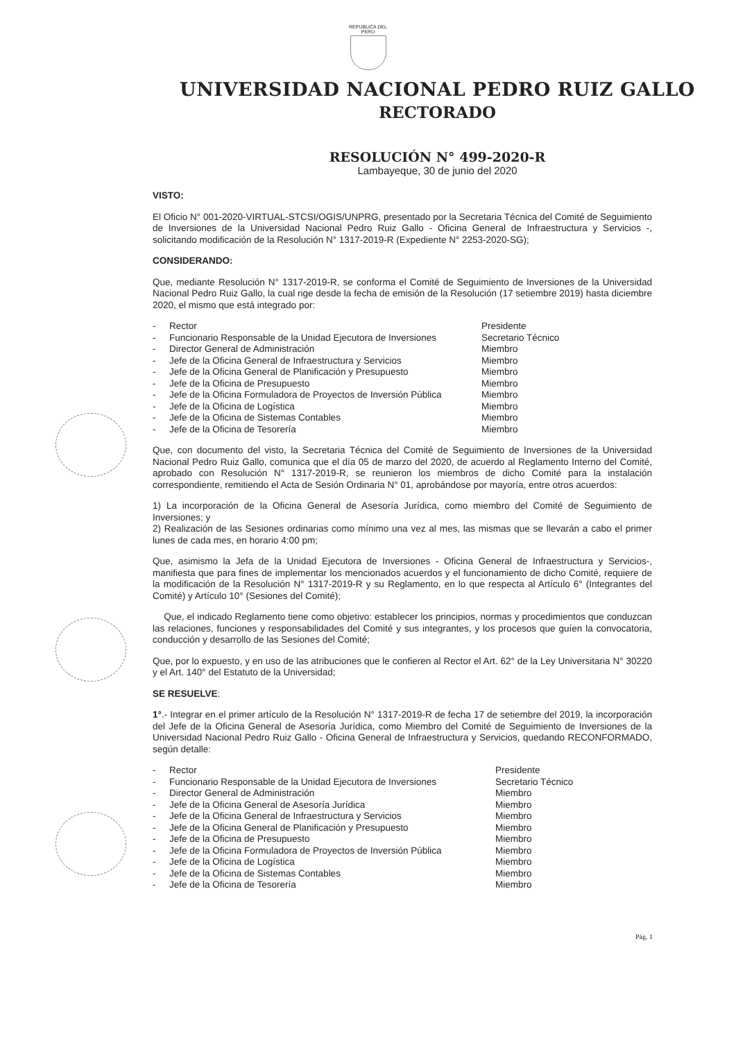REPUBLICA DEL PERU
UNIVERSIDAD NACIONAL PEDRO RUIZ GALLO
RECTORADO
RESOLUCIÓN N° 499-2020-R
Lambayeque, 30 de junio del 2020
VISTO:
El Oficio N° 001-2020-VIRTUAL-STCSI/OGIS/UNPRG, presentado por la Secretaria Técnica del Comité de Seguimiento de Inversiones de la Universidad Nacional Pedro Ruiz Gallo - Oficina General de Infraestructura y Servicios -, solicitando modificación de la Resolución N° 1317-2019-R (Expediente N° 2253-2020-SG);
CONSIDERANDO:
Que, mediante Resolución N° 1317-2019-R, se conforma el Comité de Seguimiento de Inversiones de la Universidad Nacional Pedro Ruiz Gallo, la cual rige desde la fecha de emisión de la Resolución (17 setiembre 2019) hasta diciembre 2020, el mismo que está integrado por:
| - | Rector | Presidente |
| - | Funcionario Responsable de la Unidad Ejecutora de Inversiones | Secretario Técnico |
| - | Director General de Administración | Miembro |
| - | Jefe de la Oficina General de Infraestructura y Servicios | Miembro |
| - | Jefe de la Oficina General de Planificación y Presupuesto | Miembro |
| - | Jefe de la Oficina de Presupuesto | Miembro |
| - | Jefe de la Oficina Formuladora de Proyectos de Inversión Pública | Miembro |
| - | Jefe de la Oficina de Logística | Miembro |
| - | Jefe de la Oficina de Sistemas Contables | Miembro |
| - | Jefe de la Oficina de Tesorería | Miembro |
Que, con documento del visto, la Secretaria Técnica del Comité de Seguimiento de Inversiones de la Universidad Nacional Pedro Ruiz Gallo, comunica que el día 05 de marzo del 2020, de acuerdo al Reglamento Interno del Comité, aprobado con Resolución N° 1317-2019-R, se reunieron los miembros de dicho Comité para la instalación correspondiente, remitiendo el Acta de Sesión Ordinaria N° 01, aprobándose por mayoría, entre otros acuerdos:
1) La incorporación de la Oficina General de Asesoría Jurídica, como miembro del Comité de Seguimiento de Inversiones; y
2) Realización de las Sesiones ordinarias como mínimo una vez al mes, las mismas que se llevarán a cabo el primer lunes de cada mes, en horario 4:00 pm;
Que, asimismo la Jefa de la Unidad Ejecutora de Inversiones - Oficina General de Infraestructura y Servicios-, manifiesta que para fines de implementar los mencionados acuerdos y el funcionamiento de dicho Comité, requiere de la modificación de la Resolución N° 1317-2019-R y su Reglamento, en lo que respecta al Artículo 6° (Integrantes del Comité) y Artículo 10° (Sesiones del Comité);
Que, el indicado Reglamento tiene como objetivo: establecer los principios, normas y procedimientos que conduzcan las relaciones, funciones y responsabilidades del Comité y sus integrantes, y los procesos que guíen la convocatoria, conducción y desarrollo de las Sesiones del Comité;
Que, por lo expuesto, y en uso de las atribuciones que le confieren al Rector el Art. 62° de la Ley Universitaria N° 30220 y el Art. 140° del Estatuto de la Universidad;
SE RESUELVE:
1°.- Integrar en el primer artículo de la Resolución N° 1317-2019-R de fecha 17 de setiembre del 2019, la incorporación del Jefe de la Oficina General de Asesoría Jurídica, como Miembro del Comité de Seguimiento de Inversiones de la Universidad Nacional Pedro Ruiz Gallo - Oficina General de Infraestructura y Servicios, quedando RECONFORMADO, según detalle:
| - | Rector | Presidente |
| - | Funcionario Responsable de la Unidad Ejecutora de Inversiones | Secretario Técnico |
| - | Director General de Administración | Miembro |
| - | Jefe de la Oficina General de Asesoría Jurídica | Miembro |
| - | Jefe de la Oficina General de Infraestructura y Servicios | Miembro |
| - | Jefe de la Oficina General de Planificación y Presupuesto | Miembro |
| - | Jefe de la Oficina de Presupuesto | Miembro |
| - | Jefe de la Oficina Formuladora de Proyectos de Inversión Pública | Miembro |
| - | Jefe de la Oficina de Logística | Miembro |
| - | Jefe de la Oficina de Sistemas Contables | Miembro |
| - | Jefe de la Oficina de Tesorería | Miembro |
Pág. 1